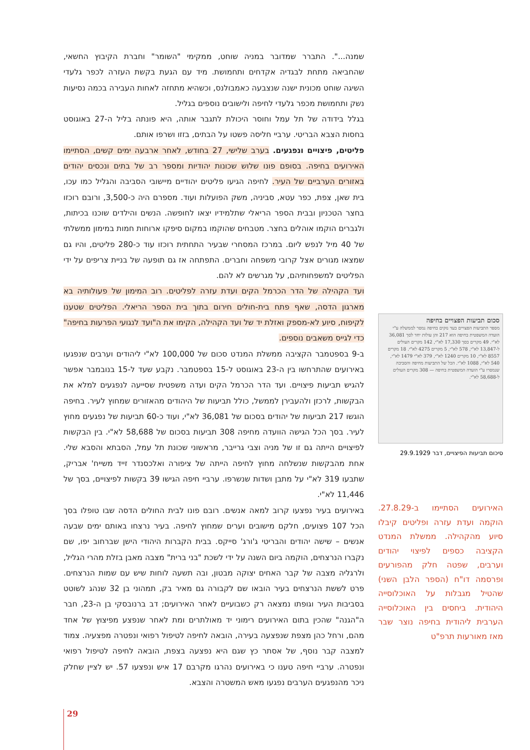שמנה...". התברר שמדובר במניה שוחט, ממקימי "השומר" וחברת הקיבוץ החשאי, שהחביאה מתחת לבגדיה אקדחים ותחמושת. מיד עם הגעת בקשת העזרה לכפר גלעדי השיגה שוחט מכונית ישנה שנצבעה כאמבולנס, וכשהיא מתחזה לאחות העבירה בכמה נסיעות נשק ותחמושת מכפר גלעדי לחיפה ולישובים נוספים בגליל.
בגלל בידודה של תל עמל וחוסר היכולת לתגבר אותה, היא פונתה בליל ה-27 באוגוסט בחסות הצבא הבריטי. ערביי חליסה פשטו על הבתים, בזזו ושרפו אותם.
פליטים, פיצויים ונפגעים. בערב שלישי, 27 בחודש, לאחר ארבעה ימים קשים, הסתיימו האירועים בחיפה. בסופם פונו שלוש שכונות יהודיות ומספר רב של בתים ונכסים יהודים באזורים הערביים של העיר. לחיפה הגיעו פליטים יהודיים מיישובי הסביבה והגליל כמו עכו, בית שאן, צפת, כפר עטא, סביניה, משק הפועלות ועוד. מספרם היה כ-3,500, ורובם רוכזו בחצר הטכניון ובבית הספר הריאלי שתלמידיו יצאו לחופשה. הנשים והילדים שוכנו בכיתות, ולגברים הוקמו אוהלים בחצר. מטבחים שהוקמו במקום סיפקו ארוחות חמות במימון ממשלתי של 40 מיל לנפש ליום. במרכז המסחרי שבעיר התחתית רוכזו עוד כ-280 פליטים, והיו גם שמצאו מגורים אצל קרובי משפחה וחברים. התפתחה אז גם תופעה של בניית צריפים על ידי הפליטים למשפחותיהם, על מגרשים לא להם.
ועד הקהילה של הדר הכרמל הקים ועדת עזרה לפליטים. רוב המימון של פעולותיה בא מארגון הדסה, שאף פתח בית-חולים חירום בתוך בית הספר הריאלי. הפליטים שטענו לקיפוח, סיוע לא-מספק ואזלת יד של ועד הקהילה, הקימו את ה"ועד לנגועי הפרעות בחיפה" כדי לגייס משאבים נוספים.
ב-9 בספטמבר הקציבה ממשלת המנדט סכום של 100,000 לא"י ליהודים וערבים שנפגעו באירועים שהתרחשו בין ה-23 באוגוסט ל-15 בספטמבר. נקבע שעד ל-15 בנובמבר אפשר להגיש תביעות פיצויים. ועד הדר הכרמל הקים ועדה משפטית שסייעה לנפגעים למלא את הבקשות, לרכזן ולהעבירן לממשל, כולל תביעות של היהודים מהאזורים שמחוץ לעיר. בחיפה הוגשו 217 תביעות של יהודים בסכום של 36,081 לא"י, ועוד כ-60 תביעות של נפגעים מחוץ לעיר. בסך הכל הגישה הוועדה מחיפה 308 תביעות בסכום של 58,688 לא"י. בין הבקשות לפיצויים הייתה גם זו של מניה וצבי גרייבר, מראשוני שכונת תל עמל, הסבתא והסבא שלי. אחת מהבקשות שנשלחה מחוץ לחיפה הייתה של ציפורה ואלכסנדר זייד משייח' אבריק, שתבעו 319 לא"י על מתבן ושדות שנשרפו. ערביי חיפה הגישו 39 בקשות לפיצויים, בסך של 11,446 לא"י.
באירועים בעיר נפצעו קרוב למאה אנשים. רובם פונו לבית החולים הדסה שבו טופלו בסך הכל 107 פצועים, חלקם מישובים וערים שמחוץ לחיפה. בעיר נרצחו באותם ימים שבעה אנשים – שישה יהודים והבריטי ג'ורג' סייקס. בבית הקברות היהודי הישן שברחוב יפו, שם נקברו הנרצחים, הוקמה ביום השנה על ידי לשכת "בני ברית" מצבה מאבן בזלת מהרי הגליל, ולרגליה מצבה של קבר האחים יצוקה מבטון, ובה תשעה לוחות שיש עם שמות הנרצחים. פרט לששת הנרצחים בעיר הובאו שם לקבורה גם מאיר בק, תמהוני בן 32 שנהג לשוטט בסביבות העיר וגופתו נמצאה רק כשבועיים לאחר האירועים; דב ברנובסקי בן ה-23, חבר ה"הגנה" שהכין בתום האירועים רימוני יד מאולתרים ומת לאחר שנפצע מפיצוץ של אחד מהם, ורחל כהן מצפת שנפצעה בעירה, הובאה לחיפה לטיפול רפואי ונפטרה מפצעיה. צמוד למצבה קבר נוסף, של אסתר כץ שגם היא נפצעה בצפת, הובאה לחיפה לטיפול רפואי ונפטרה. ערביי חיפה טענו כי באירועים נהרגו מקרבם 17 איש ונפצעו 57. יש לציין שחלק ניכר מהנפגעים הערבים נפגעו מאש המשטרה והצבא.
סכום תביעות הפצויים בחיפה
מספר התביעות הפצויים בעד נזקים בחיפה נמסר לממשלה ע"י הועדה המשפטית בחיפה הוא 217 והן עולות יחד לסך 36,081 לא"י. 49 מקרים בסך 17,330 לא"י, 142 מקרים העולים ל-13,847 לא"י, 578 לא"י, 5 מקרים 4275 לא"י. 18 מקרים 8557 לא"י, 10 מקרים 1240 לא"י, 379 לא"י 1479 לא"י, 540 לא"י, 1088 לא"י. הכל של התביעות מחיפה והסביבה שנמסרו ע"י הועדה המשפטית בחיפה — 308 מקרים העולים ל-58,688 לא"י.
סיכום תביעות הפיצויים, דבר 29.9.1929
האירועים הסתיימו ב-27.8.29. הוקמה ועדת עזרה ופליטים קיבלו סיוע מהקהילה. ממשלת המנדט הקציבה כספים לפיצוי יהודים וערבים, שפטה חלק מהפורעים ופרסמה דו"ח (הספר הלבן השני) שהטיל מגבלות על האוכלוסייה היהודית. ביחסים בין האוכלוסייה הערבית ליהודית בחיפה נוצר שבר מאז מאורעות תרפ"ט
29